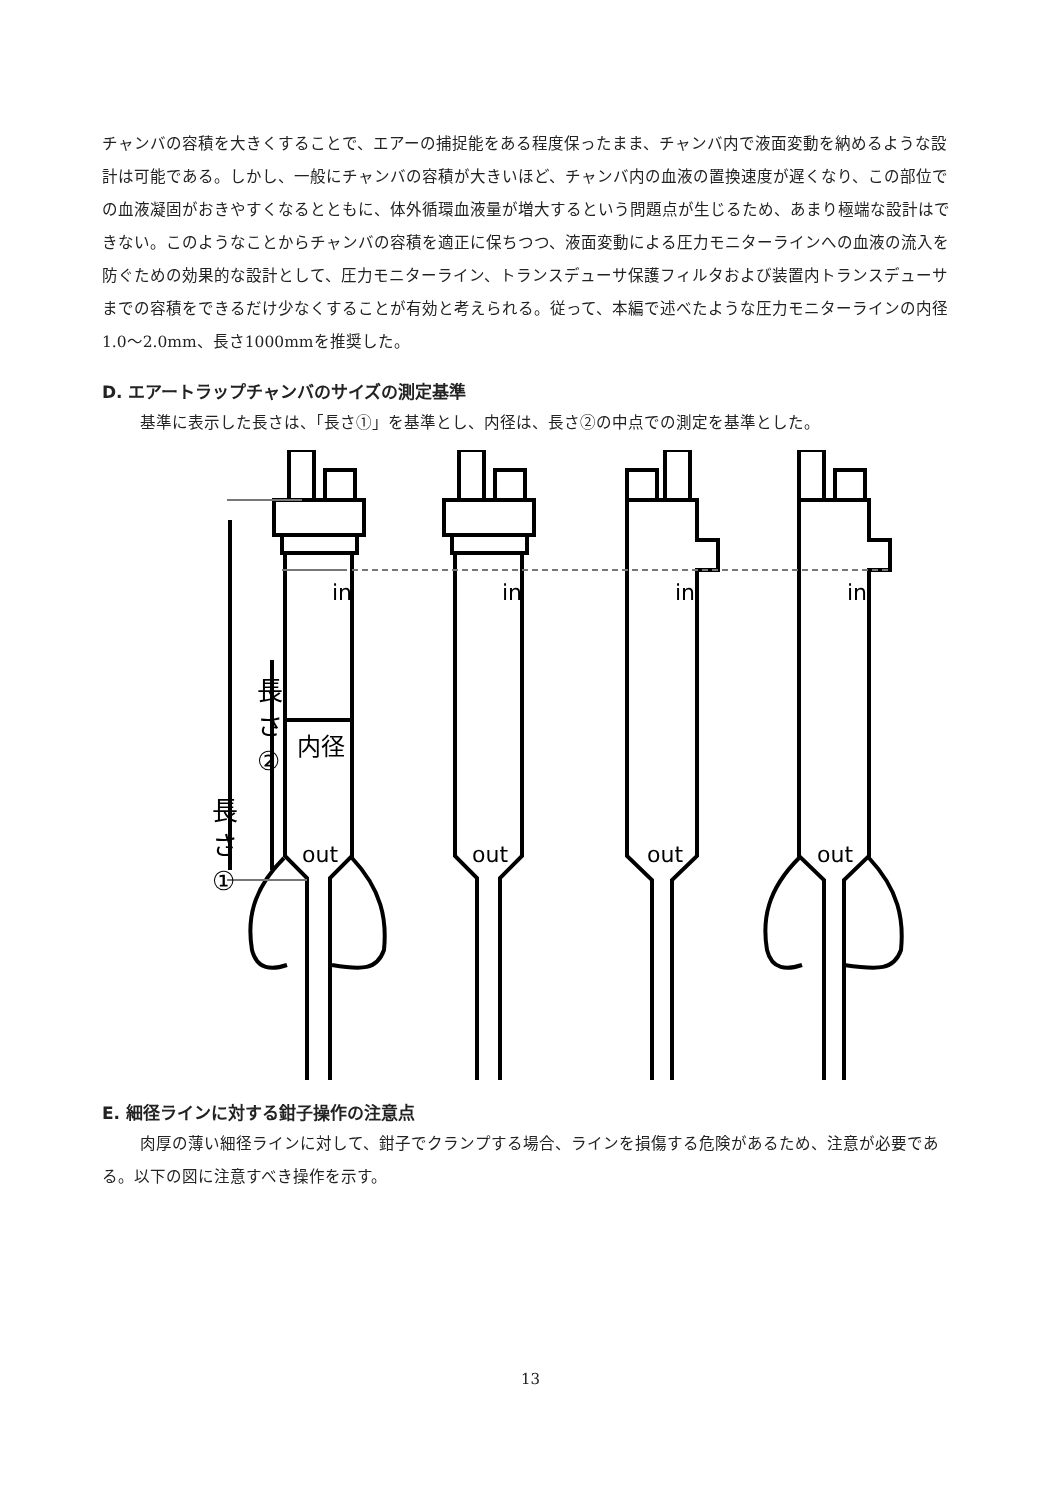チャンバの容積を大きくすることで、エアーの捕捉能をある程度保ったまま、チャンバ内で液面変動を納めるような設計は可能である。しかし、一般にチャンバの容積が大きいほど、チャンバ内の血液の置換速度が遅くなり、この部位での血液凝固がおきやすくなるとともに、体外循環血液量が増大するという問題点が生じるため、あまり極端な設計はできない。このようなことからチャンバの容積を適正に保ちつつ、液面変動による圧力モニターラインへの血液の流入を防ぐための効果的な設計として、圧力モニターライン、トランスデューサ保護フィルタおよび装置内トランスデューサまでの容積をできるだけ少なくすることが有効と考えられる。従って、本編で述べたような圧力モニターラインの内径1.0～2.0mm、長さ1000mmを推奨した。
D. エアートラップチャンバのサイズの測定基準
基準に表示した長さは、「長さ①」を基準とし、内径は、長さ②の中点での測定を基準とした。
in
in
in
in
out
out
out
out
長
さ
②
長
さ
①
内径
E. 細径ラインに対する鉗子操作の注意点
肉厚の薄い細径ラインに対して、鉗子でクランプする場合、ラインを損傷する危険があるため、注意が必要である。以下の図に注意すべき操作を示す。
13